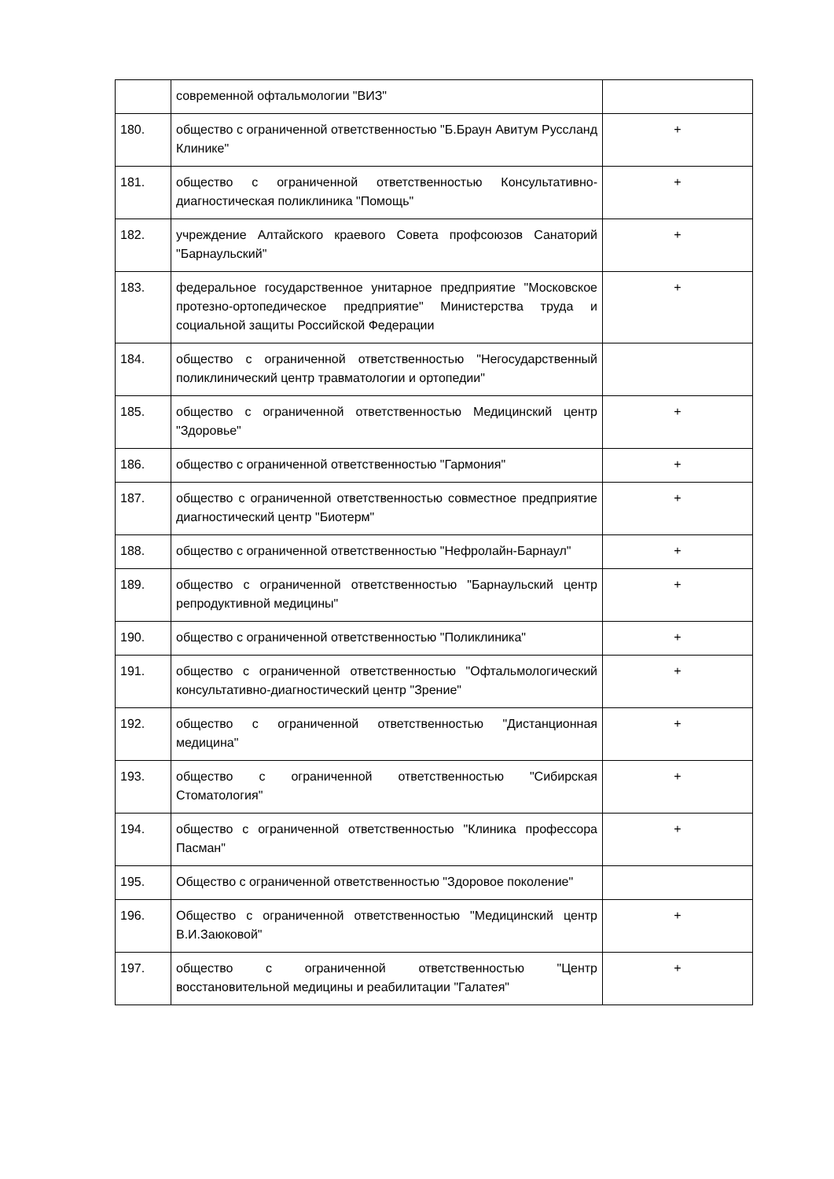| | современной офтальмологии "ВИЗ" | |
| 180. | общество с ограниченной ответственностью "Б.Браун Авитум Руссланд Клинике" | + |
| 181. | общество с ограниченной ответственностью Консультативно-диагностическая поликлиника "Помощь" | + |
| 182. | учреждение Алтайского краевого Совета профсоюзов Санаторий "Барнаульский" | + |
| 183. | федеральное государственное унитарное предприятие "Московское протезно-ортопедическое предприятие" Министерства труда и социальной защиты Российской Федерации | + |
| 184. | общество с ограниченной ответственностью "Негосударственный поликлинический центр травматологии и ортопедии" | |
| 185. | общество с ограниченной ответственностью Медицинский центр "Здоровье" | + |
| 186. | общество с ограниченной ответственностью "Гармония" | + |
| 187. | общество с ограниченной ответственностью совместное предприятие диагностический центр "Биотерм" | + |
| 188. | общество с ограниченной ответственностью "Нефролайн-Барнаул" | + |
| 189. | общество с ограниченной ответственностью "Барнаульский центр репродуктивной медицины" | + |
| 190. | общество с ограниченной ответственностью "Поликлиника" | + |
| 191. | общество с ограниченной ответственностью "Офтальмологический консультативно-диагностический центр "Зрение" | + |
| 192. | общество с ограниченной ответственностью "Дистанционная медицина" | + |
| 193. | общество с ограниченной ответственностью "Сибирская Стоматология" | + |
| 194. | общество с ограниченной ответственностью "Клиника профессора Пасман" | + |
| 195. | Общество с ограниченной ответственностью "Здоровое поколение" | |
| 196. | Общество с ограниченной ответственностью "Медицинский центр В.И.Заюковой" | + |
| 197. | общество с ограниченной ответственностью "Центр восстановительной медицины и реабилитации "Галатея" | + |